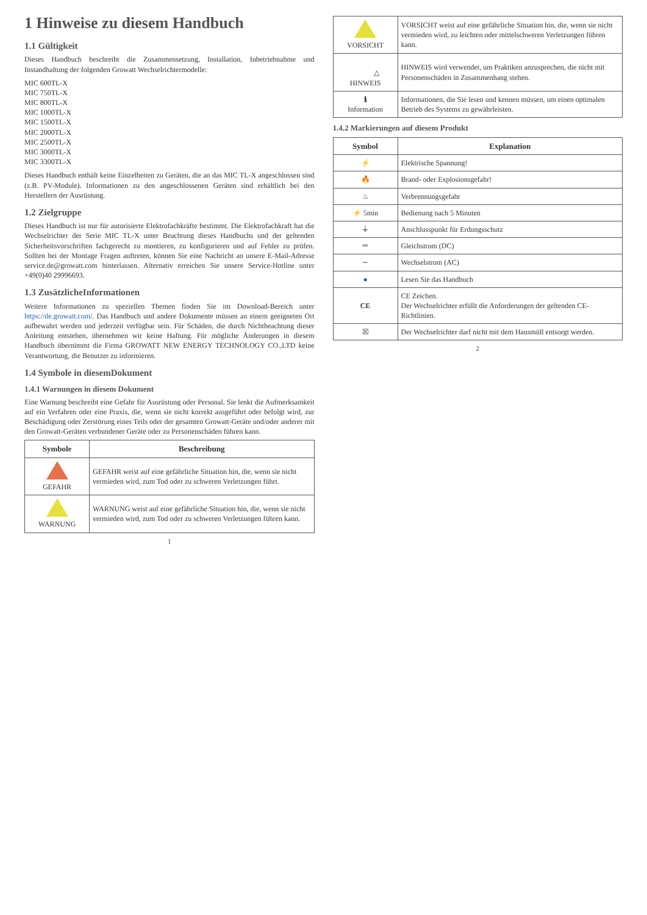1 Hinweise zu diesem Handbuch
1.1 Gültigkeit
Dieses Handbuch beschreibt die Zusammensetzung, Installation, Inbetriebnahme und Instandhaltung der folgenden Growatt Wechselrichtermodelle:
MIC 600TL-X
MIC 750TL-X
MIC 800TL-X
MIC 1000TL-X
MIC 1500TL-X
MIC 2000TL-X
MIC 2500TL-X
MIC 3000TL-X
MIC 3300TL-X
Dieses Handbuch enthält keine Einzelheiten zu Geräten, die an das MIC TL-X angeschlossen sind (z.B. PV-Module). Informationen zu den angeschlossenen Geräten sind erhältlich bei den Herstellern der Ausrüstung.
1.2 Zielgruppe
Dieses Handbuch ist nur für autorisierte Elektrofachkräfte bestimmt. Die Elektrofachkraft hat die Wechselrichter der Serie MIC TL-X unter Beachtung dieses Handbuchs und der geltenden Sicherheitsvorschriften fachgerecht zu montieren, zu konfigurieren und auf Fehler zu prüfen. Sollten bei der Montage Fragen auftreten, können Sie eine Nachricht an unsere E-Mail-Adresse service.de@growatt.com hinterlassen. Alternativ erreichen Sie unsere Service-Hotline unter +49(0)40 29996693.
1.3 ZusätzlicheInformationen
Weitere Informationen zu speziellen Themen finden Sie im Download-Bereich unter https://de.growatt.com/. Das Handbuch und andere Dokumente müssen an einem geeigneten Ort aufbewahrt werden und jederzeit verfügbar sein. Für Schäden, die durch Nichtbeachtung dieser Anleitung entstehen, übernehmen wir keine Haftung. Für mögliche Änderungen in diesem Handbuch übernimmt die Firma GROWATT NEW ENERGY TECHNOLOGY CO.,LTD keine Verantwortung, die Benutzer zu informieren.
1.4 Symbole in diesemDokument
1.4.1 Warnungen in diesem Dokument
Eine Warnung beschreibt eine Gefahr für Ausrüstung oder Personal. Sie lenkt die Aufmerksamkeit auf ein Verfahren oder eine Praxis, die, wenn sie nicht korrekt ausgeführt oder befolgt wird, zur Beschädigung oder Zerstörung eines Teils oder der gesamten Growatt-Geräte und/oder anderer mit den Growatt-Geräten verbundener Geräte oder zu Personenschäden führen kann.
| Symbole | Beschreibung |
| --- | --- |
| GEFAHR | GEFAHR weist auf eine gefährliche Situation hin, die, wenn sie nicht vermieden wird, zum Tod oder zu schweren Verletzungen führt. |
| WARNUNG | WARNUNG weist auf eine gefährliche Situation hin, die, wenn sie nicht vermieden wird, zum Tod oder zu schweren Verletzungen führen kann. |
1
| VORSICHT | VORSICHT weist auf eine gefährliche Situation hin, die, wenn sie nicht vermieden wird, zu leichten oder mittelschweren Verletzungen führen kann. |
| △ HINWEIS | HINWEIS wird verwendet, um Praktiken anzusprechen, die nicht mit Personenschäden in Zusammenhang stehen. |
| ℹ Information | Informationen, die Sie lesen und kennen müssen, um einen optimalen Betrieb des Systems zu gewährleisten. |
1.4.2 Markierungen auf diesem Produkt
| Symbol | Explanation |
| --- | --- |
| ⚡ | Elektrische Spannung! |
| 🔥 | Brand- oder Explosionsgefahr! |
| ♨ | Verbrennungsgefahr |
| ⚡ 5min | Bedienung nach 5 Minuten |
| ⏚ | Anschlusspunkt für Erdungsschutz |
| ⎓ | Gleichstrom (DC) |
| ∼ | Wechselstrom (AC) |
| ● | Lesen Sie das Handbuch |
| CE | CE Zeichen. Der Wechselrichter erfüllt die Anforderungen der geltenden CE-Richtlinien. |
| ☒ | Der Wechselrichter darf nicht mit dem Hausmüll entsorgt werden. |
2